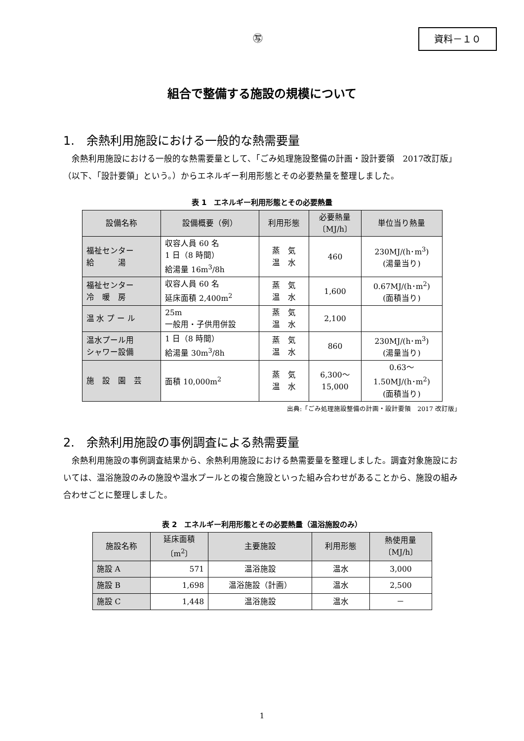㊢ 資料－１０
組合で整備する施設の規模について
1.　余熱利用施設における一般的な熱需要量
余熱利用施設における一般的な熱需要量として、「ごみ処理施設整備の計画・設計要領　2017改訂版」（以下、「設計要領」という。）からエネルギー利用形態とその必要熱量を整理しました。
表 1　エネルギー利用形態とその必要熱量
| 設備名称 | 設備概要（例） | 利用形態 | 必要熱量 〔MJ/h〕 | 単位当り熱量 |
| --- | --- | --- | --- | --- |
| 福祉センター 給 湯 | 収容人員 60 名 1 日（8 時間） 給湯量 16m<sup>3</sup>/8h | 蒸 気 温 水 | 460 | 230MJ/(h･m<sup>3</sup>) (湯量当り) |
| 福祉センター 冷 暖 房 | 収容人員 60 名 延床面積 2,400m<sup>2</sup> | 蒸 気 温 水 | 1,600 | 0.67MJ/(h･m<sup>2</sup>) (面積当り) |
| 温 水 プ ー ル | 25m 一般用・子供用併設 | 蒸 気 温 水 | 2,100 | |
| 温水プール用 シャワー設備 | 1 日（8 時間） 給湯量 30m<sup>3</sup>/8h | 蒸 気 温 水 | 860 | 230MJ/(h･m<sup>3</sup>) (湯量当り) |
| 施 設 園 芸 | 面積 10,000m<sup>2</sup> | 蒸 気 温 水 | 6,300～ 15,000 | 0.63～ 1.50MJ/(h･m<sup>2</sup>) (面積当り) |
出典:「ごみ処理施設整備の計画・設計要領　2017 改訂版」
2.　余熱利用施設の事例調査による熱需要量
余熱利用施設の事例調査結果から、余熱利用施設における熱需要量を整理しました。調査対象施設においては、温浴施設のみの施設や温水プールとの複合施設といった組み合わせがあることから、施設の組み合わせごとに整理しました。
表 2　エネルギー利用形態とその必要熱量（温浴施設のみ）
| 施設名称 | 延床面積 〔m<sup>2</sup>〕 | 主要施設 | 利用形態 | 熱使用量 〔MJ/h〕 |
| --- | --- | --- | --- | --- |
| 施設 A | 571 | 温浴施設 | 温水 | 3,000 |
| 施設 B | 1,698 | 温浴施設（計画） | 温水 | 2,500 |
| 施設 C | 1,448 | 温浴施設 | 温水 | － |
1